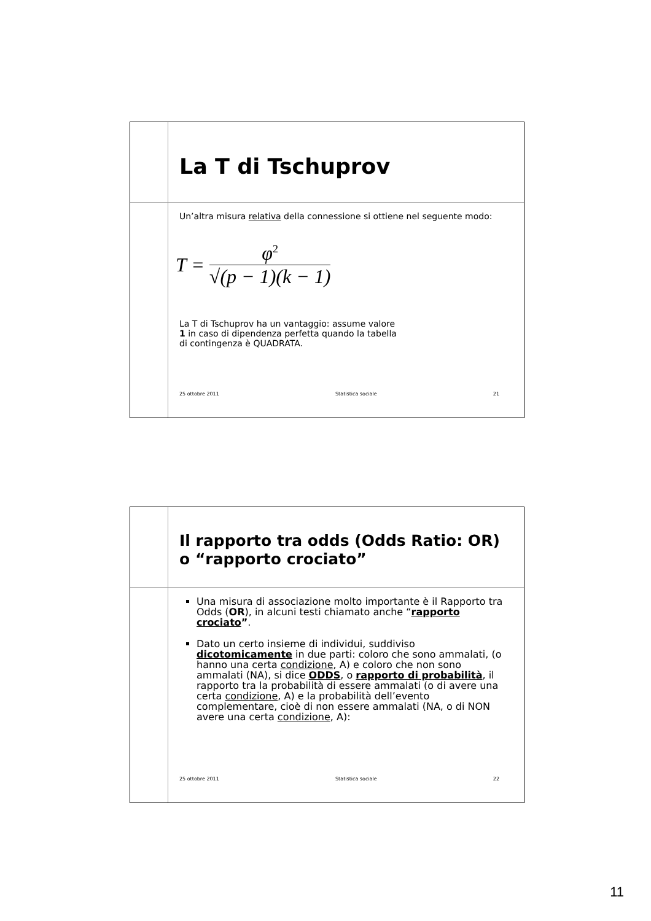La T di Tschuprov
Un’altra misura relativa della connessione si ottiene nel seguente modo:
T = φ<sup>2</sup> √(p − 1)(k − 1)
La T di Tschuprov ha un vantaggio: assume valore
1 in caso di dipendenza perfetta quando la tabella
di contingenza è QUADRATA.
25 ottobre 2011 Statistica sociale 21
Il rapporto tra odds (Odds Ratio: OR) o “rapporto crociato”
Una misura di associazione molto importante è il Rapporto tra Odds (OR), in alcuni testi chiamato anche “rapporto crociato”.
Dato un certo insieme di individui, suddiviso dicotomicamente in due parti: coloro che sono ammalati, (o hanno una certa condizione, A) e coloro che non sono ammalati (NA), si dice ODDS, o rapporto di probabilità, il rapporto tra la probabilità di essere ammalati (o di avere una certa condizione, A) e la probabilità dell’evento complementare, cioè di non essere ammalati (NA, o di NON avere una certa condizione, A):
25 ottobre 2011 Statistica sociale 22
11